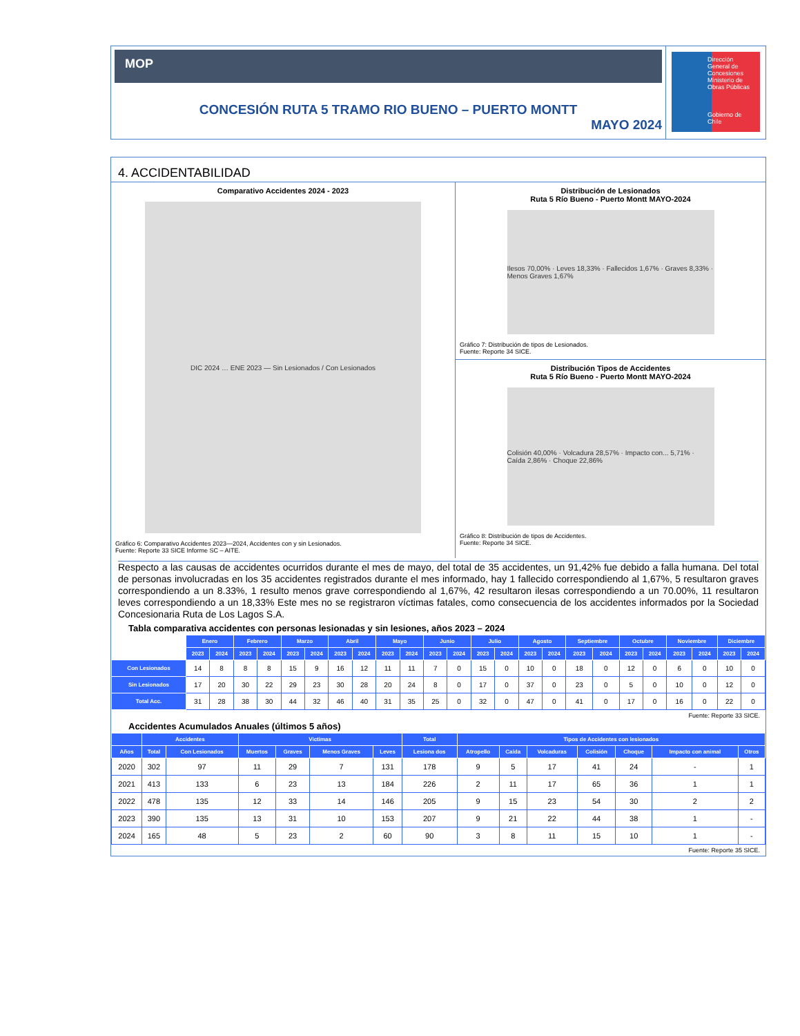MOP
CONCESIÓN RUTA 5 TRAMO RIO BUENO – PUERTO MONTT
MAYO 2024
Dirección General de Concesiones
Ministerio de Obras Públicas
Gobierno de Chile
4. ACCIDENTABILIDAD
Comparativo Accidentes 2024 - 2023
DIC 2024 … ENE 2023 — Sin Lesionados / Con Lesionados
Gráfico 6: Comparativo Accidentes 2023—2024, Accidentes con y sin Lesionados.
Fuente: Reporte 33 SICE Informe SC – AITE.
Distribución de Lesionados
Ruta 5 Río Bueno - Puerto Montt MAYO-2024
Ilesos 70,00% · Leves 18,33% · Fallecidos 1,67% · Graves 8,33% · Menos Graves 1,67%
Gráfico 7: Distribución de tipos de Lesionados.
Fuente: Reporte 34 SICE.
Distribución Tipos de Accidentes
Ruta 5 Río Bueno - Puerto Montt MAYO-2024
Colisión 40,00% · Volcadura 28,57% · Impacto con... 5,71% · Caída 2,86% · Choque 22,86%
Gráfico 8: Distribución de tipos de Accidentes.
Fuente: Reporte 34 SICE.
Respecto a las causas de accidentes ocurridos durante el mes de mayo, del total de 35 accidentes, un 91,42% fue debido a falla humana. Del total de personas involucradas en los 35 accidentes registrados durante el mes informado, hay 1 fallecido correspondiendo al 1,67%, 5 resultaron graves correspondiendo a un 8.33%, 1 resulto menos grave correspondiendo al 1,67%, 42 resultaron ilesas correspondiendo a un 70.00%, 11 resultaron leves correspondiendo a un 18,33% Este mes no se registraron víctimas fatales, como consecuencia de los accidentes informados por la Sociedad Concesionaria Ruta de Los Lagos S.A.
Tabla comparativa accidentes con personas lesionadas y sin lesiones, años 2023 – 2024
| | Enero | | Febrero | | Marzo | | Abril | | Mayo | | Junio | | Julio | | Agosto | | Septiembre | | Octubre | | Noviembre | | Diciembre | |
| | 2023 | 2024 | 2023 | 2024 | 2023 | 2024 | 2023 | 2024 | 2023 | 2024 | 2023 | 2024 | 2023 | 2024 | 2023 | 2024 | 2023 | 2024 | 2023 | 2024 | 2023 | 2024 | 2023 | 2024 |
| Con Lesionados | 14 | 8 | 8 | 8 | 15 | 9 | 16 | 12 | 11 | 11 | 7 | 0 | 15 | 0 | 10 | 0 | 18 | 0 | 12 | 0 | 6 | 0 | 10 | 0 |
| Sin Lesionados | 17 | 20 | 30 | 22 | 29 | 23 | 30 | 28 | 20 | 24 | 8 | 0 | 17 | 0 | 37 | 0 | 23 | 0 | 5 | 0 | 10 | 0 | 12 | 0 |
| Total Acc. | 31 | 28 | 38 | 30 | 44 | 32 | 46 | 40 | 31 | 35 | 25 | 0 | 32 | 0 | 47 | 0 | 41 | 0 | 17 | 0 | 16 | 0 | 22 | 0 |
Fuente: Reporte 33 SICE.
Accidentes Acumulados Anuales (últimos 5 años)
| | Accidentes | | Victimas | | | | Total | Tipos de Accidentes con lesionados | | | | | | |
| --- | --- | --- | --- | --- | --- | --- | --- | --- | --- | --- | --- | --- | --- | --- |
| Años | Total | Con Lesionados | Muertos | Graves | Menos Graves | Leves | Lesiona dos | Atropello | Caída | Volcaduras | Colisión | Choque | Impacto con animal | Otros |
| 2020 | 302 | 97 | 11 | 29 | 7 | 131 | 178 | 9 | 5 | 17 | 41 | 24 | - | 1 |
| 2021 | 413 | 133 | 6 | 23 | 13 | 184 | 226 | 2 | 11 | 17 | 65 | 36 | 1 | 1 |
| 2022 | 478 | 135 | 12 | 33 | 14 | 146 | 205 | 9 | 15 | 23 | 54 | 30 | 2 | 2 |
| 2023 | 390 | 135 | 13 | 31 | 10 | 153 | 207 | 9 | 21 | 22 | 44 | 38 | 1 | - |
| 2024 | 165 | 48 | 5 | 23 | 2 | 60 | 90 | 3 | 8 | 11 | 15 | 10 | 1 | - |
Fuente: Reporte 35 SICE.